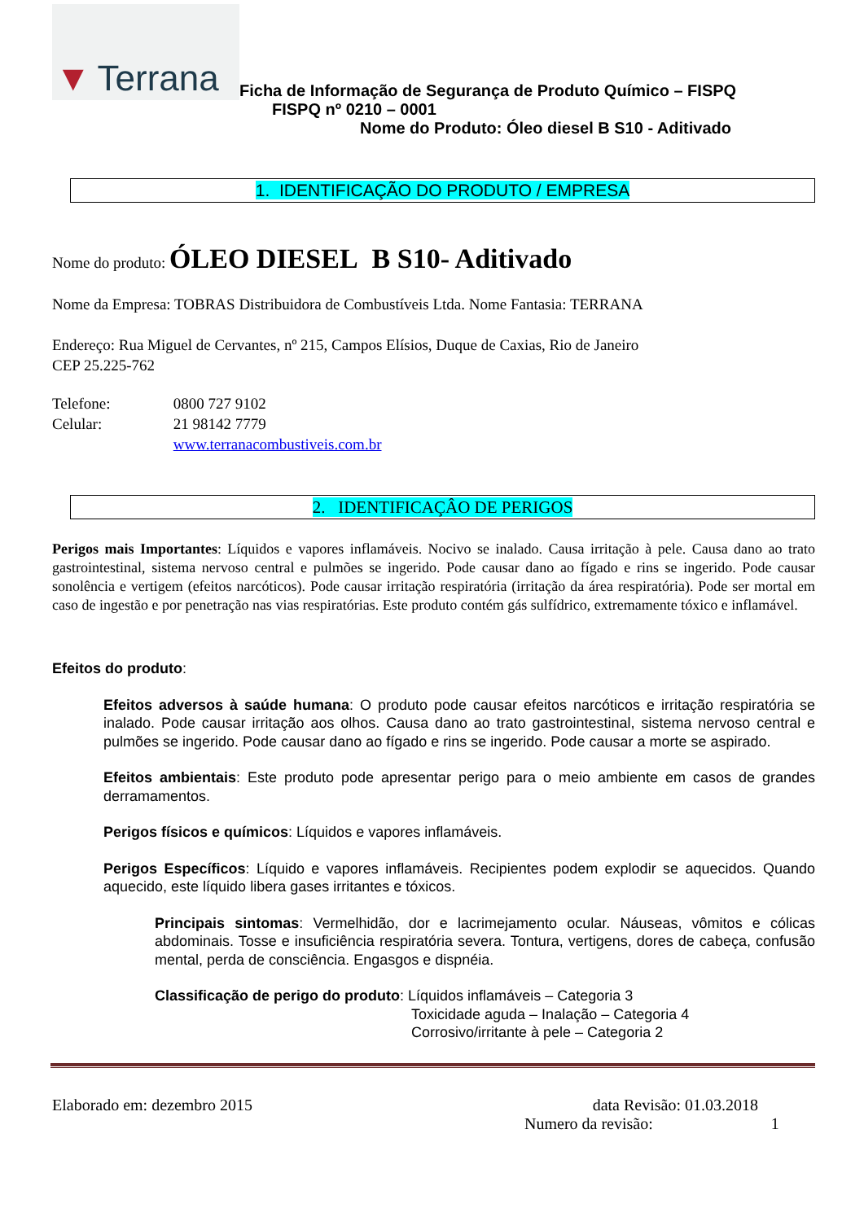▼ Terrana
Ficha de Informação de Segurança de Produto Químico – FISPQ
FISPQ nº 0210 – 0001
Nome do Produto: Óleo diesel B S10 - Aditivado
1. IDENTIFICAÇÃO DO PRODUTO / EMPRESA
Nome do produto: ÓLEO DIESEL B S10- Aditivado
Nome da Empresa: TOBRAS Distribuidora de Combustíveis Ltda. Nome Fantasia: TERRANA
Endereço: Rua Miguel de Cervantes, nº 215, Campos Elísios, Duque de Caxias, Rio de Janeiro
CEP 25.225-762
Telefone: 0800 727 9102
Celular: 21 98142 7779
www.terranacombustiveis.com.br
2. IDENTIFICAÇÂO DE PERIGOS
Perigos mais Importantes: Líquidos e vapores inflamáveis. Nocivo se inalado. Causa irritação à pele. Causa dano ao trato gastrointestinal, sistema nervoso central e pulmões se ingerido. Pode causar dano ao fígado e rins se ingerido. Pode causar sonolência e vertigem (efeitos narcóticos). Pode causar irritação respiratória (irritação da área respiratória). Pode ser mortal em caso de ingestão e por penetração nas vias respiratórias. Este produto contém gás sulfídrico, extremamente tóxico e inflamável.
Efeitos do produto:
Efeitos adversos à saúde humana: O produto pode causar efeitos narcóticos e irritação respiratória se inalado. Pode causar irritação aos olhos. Causa dano ao trato gastrointestinal, sistema nervoso central e pulmões se ingerido. Pode causar dano ao fígado e rins se ingerido. Pode causar a morte se aspirado.
Efeitos ambientais: Este produto pode apresentar perigo para o meio ambiente em casos de grandes derramamentos.
Perigos físicos e químicos: Líquidos e vapores inflamáveis.
Perigos Específicos: Líquido e vapores inflamáveis. Recipientes podem explodir se aquecidos. Quando aquecido, este líquido libera gases irritantes e tóxicos.
Principais sintomas: Vermelhidão, dor e lacrimejamento ocular. Náuseas, vômitos e cólicas abdominais. Tosse e insuficiência respiratória severa. Tontura, vertigens, dores de cabeça, confusão mental, perda de consciência. Engasgos e dispnéia.
Classificação de perigo do produto: Líquidos inflamáveis – Categoria 3
Toxicidade aguda – Inalação – Categoria 4
Corrosivo/irritante à pele – Categoria 2
Elaborado em: dezembro 2015 data Revisão: 01.03.2018
Numero da revisão: 1